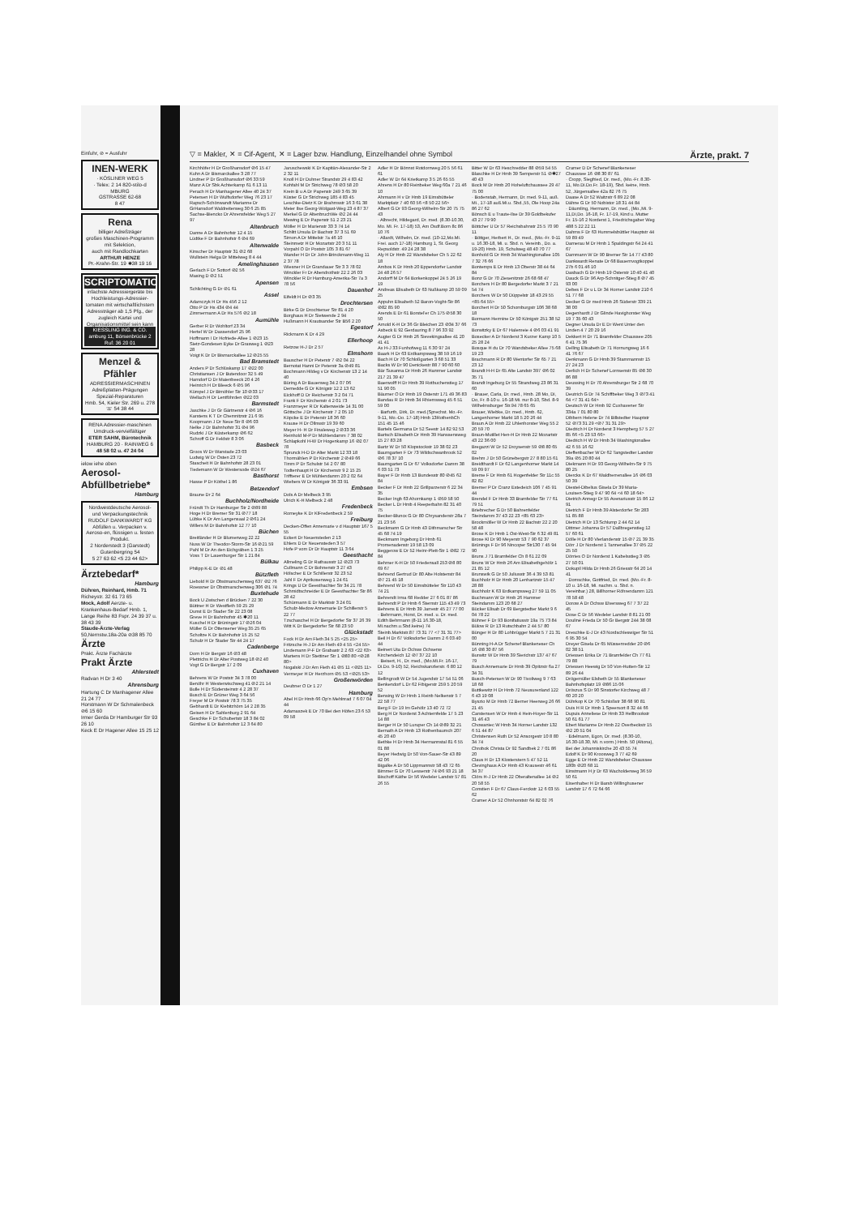Einfuhr, ⊘ = Ausfuhr
INEN-WERK
· KÖSLINER WEG 5
· Telex: 2 14 820-stilo-d
MBURG
GSTRASSE 62-68
8 47
Rena
billiger Adreßträger
großes Maschinen-Programm
mit Selektion,
auch mit Randlochkarten
ARTHUR HENZE
Pr.-Krahn-Str. 19 ✱38 19 16
SCRIPTOMATIC
infachste Adressiergeräte bis Hochleistungs-Adressier-tomaten mit wirtschaftlichstem Adressträger ab 1,5 Pfg., der zugleich Kartei und Organisationsmittel sein kann
KIESSLING ING. & CO.
amburg 11, Börsenbrücke 2 Ruf: 36 20 01
Menzel & Pfähler
ADRESSIERMASCHINEN
Adreßplatten-Prägungen Spezial-Reparaturen
Hmb. 54, Kieler Str. 269 u. 278
☏ 54 38 44
RENA Adressier-maschinen Umdruck-vervielfältiger
ETER SAHM, Bürotechnik
HAMBURG 20 · RAINWEG 6
48 58 02 u. 47 24 04
ielow iehe oben
Aerosol-Abfüllbetriebe*
Hamburg
Nordwestdeutsche Aerosol- und Verpackungstechnik
RUDOLF DANKWARDT KG
Abfüllen u. Verpacken v. Aeroso-en, flüssigen u. festen Produkt.
2 Norderstedt 3 (Garstedt) Gutenbergring 54
5 27 63 62 <5 23 44 62>
Ärztebedarf*
Hamburg
Dühren, Reinhard, Hmb. 71 Richeystr. 32 61 73 65
Mock, Adolf Aerzte- u. Krankenhaus-Bedarf Hmb. 1, Lange Reihe 83 Fspr. 24 39 37 u. 38 43 39
Staude-Ärzte-Verlag 50,Nernstw.18a-20a ⊘38 85 70
Ärzte
Prakt. Ärzte Fachärzte
Prakt Ärzte
Ahlerstedt
Radvan H Dr 3 40
Ahrensburg
Hartung C Dr Manhagener Allee 21 24 77
Horstmann W Dr Schmalenbeck ⊘6 15 60
Irmer Gerda Dr Hamburger Str 93 26 10
Keck E Dr Hagener Allee 15 25 12
▽ = Makler, ✕ = Cif-Agent, ✕ = Lager bzw. Handlung, Einzelhandel ohne Symbol Ärzte, prakt. 7
Kirchhöfer H Dr Großhansdorf ⊘6 15 47
Kuhn A Dr Bismarckallee 3 28 77
Lindner P Dr Großhansdorf ⊘6 33 59
Manz A Dr Sbk Achterkamp 61 6 13 11
Perach H Dr Manhagener Allee 40 24 37
Petersen H Dr Wulfsdorfer Weg 76 23 17
Rapsch-Schönwandt Marianne Dr GrHansdorf Waldreiterweg 30 6 25 85
Sachse-Biencko Dr Ahrensfelder Weg 5 27 97
Altenbruch
Danne A Dr Bahnhofstr 12 4 15
Lüdtke F Dr Bahnhofstr 6 ⊘4 69
Altenwalde
Kinscher Dr Hauptstr 31 ⊘2 68
Wullstein Helga Dr Mittelweg 8 4 44
Amelinghausen
Gerlach F Dr Sottorf ⊘2 56
Masing D ⊘2 51
Apensen
Schlichting G Dr ⊘1 61
Assel
Adamczyk H Dr Hs 456 2 12
Otto P Dr Hs 434 ⊘4 44
Zimmermann A Dr Hs 576 ⊘2 18
Aumühle
Gerber R Dr Wohltorf 23 34
Hertel W Dr Dassendorf 25 96
Hoffmann I Dr Hofriede-Allee 1 ⊘23 15
Sietz-Gondesen Eyke Dr Grasweg 1 ⊘23 28
Voigt K Dr Dr Bismarckallee 12 ⊘25 55
Bad Bramstedt
Anders P Dr Schlüskamp 17 ⊘22 00
Christiansen J Dr Butendoor 32 5 49
Hamdorf D Dr Maienbeeck 20 4 26
Heinrich H Dr Bleeck 6 ⊘5 96
Kümpel J Dr Bimöhler Str 10 ⊘33 17
Wellach H Dr Lentföhrden ⊘22 03
Barmstedt
Jaschke J Dr Gr Gärtnerstr 4 ⊘6 16
Karstens K T Dr Chemnitzstr 21 6 95
Koopmann J Dr Neue Str 8 ⊘6 03
Nelke J Dr Bahnhofstr 31 ⊘4 96
Rudzki J Dr Küsterkamp ⊘6 62
Schroff G Dr Feldstr 8 3 06
Basbeck
Groos W Dr Warstade 23 03
Ludwig W Dr Osten 23 72
Stascheit H Dr Bahnhofstr 28 23 01
Tiedemann W Dr Westersode ⊘24 67
Basthorst
Hasse P Dr Köthel 1 86
Betzendorf
Braune Dr 2 64
Buchholz/Nordheide
Fründt Th Dr Hamburger Str 2 ⊘89 88
Hoge H Dr Bremer Str 31 ⊘77 18
Lübke K Dr Am Langensaal 2 ⊘61 24
Willers M Dr Bahnhofstr 12 77 10
Büchen
Breitländer H Dr Blumenweg 22 22
Nuss W Dr Theodor-Storm-Str 16 ⊘21 59
Pahl M Dr An den Eichgräben 1 3 25
Voss T Dr Lauenburger Str 1 21 84
Bülkau
Philipp K-E Dr ⊘1 48
Bützfleth
Liebold H Dr Obstmarschenweg 637 ⊘2 76
Roessner Dr Obstmarschenweg 306 ⊘1 74
Buxtehude
Bock U Zwischen d Brücken 7 22 30
Büttner H Dr Westfleth 59 25 29
Dunst E Dr Stader Str 22 23 08
Greve H Dr Bahnhofstr 45 ✱20 11
Kuschel H Dr Brüningstr 17 ⊘26 04
Müller G Dr Ottensener Weg 35 25 65
Scholtze K Dr Bahnhofstr 15 25 52
Schulz H Dr Stader Str 44 24 17
Cadenberge
Dorn H Dr Bergstr 16 ⊘3 48
Plettrichs H Dr Alter Postweg 18 ⊘2 40
Vogt G Dr Bergstr 17 2 09
Cuxhaven
Behrens W Dr Poststr 34 3 78 00
Benöhr H Westerwischweg 41 ⊘2 21 14
Bulle H Dr Südersteinstr 4 2 28 37
Busch E Dr Grüner Weg 3 64 56
Freyer M Dr Poststr 78 3 75 35
Gebhardt E Dr Kiebitzhörn 14 2 28 35
Geisen H Dr Sahlenburg 2 91 64
Geschke F Dr Schubertstr 18 3 84 02
Günther E Dr Bahnhofstr 12 3 64 80
Jaruschewski K Dr Kapitän-Alexander-Str 2 2 32 11
Knoll H Dr Duhner Strandstr 29 4 83 42
Kohfahl M Dr Strichweg 78 ⊘3 58 20
Krein B u A Dr Papenstr 249 3 65 39
Küster G Dr Strichweg 185 4 83 45
Leschke-Dietz K Dr Brahmsstr 16 3 61 38
Meier Ilse Georg-Wolgast-Weg 23 4 87 37
Merkel G Dr AltenbruchWe ⊘2 24 44
Mewing E Dr Papenstr 51 2 23 21
Möller H Dr Marienstr 33 3 74 14
Schlitt Ursula Dr Bachstr 37 3 51 69
Simon A Dr Mittelstr 7a 46 10
Steinmetz H Dr Mozartstr 20 3 51 11
Vorpahl O Dr Poststr 105 3 81 67
Wander H Dr Dr John-Brinckmann-Weg 11 2 37 78
Wiesner H Dr Grandauer Str 3 3 78 02
Winckler Fr Dr Abendrothstr 22 2 26 03
Winckler R Dr Hamburg-Amerika-Str 7a 3 78 56
Dauenhof
Eifeldt H Dr ⊘3 35
Drochtersen
Birke G Dr Drochterser Str 81 4 20
Borghaus H Dr Sietwende 2 94
Hußmann H Krautsander Str B56 2 20
Egestorf
Rickmann K Dr 4 29
Ellerhoop
Retzow H-J Dr 2 57
Elmshorn
Bauscher H Dr Peterstr 7 ⊘2 04 22
Bernotat Hanni Dr Peterstr 3a ⊘49 81
Bochmann Hildeg v Dr Kirchenstr 13 2 14 40
Büring A Dr Bauerweg 34 2 07 06
Dernedde G Dr Königstr 12 2 13 62
Eickhoff D Dr Reichenstr 3 2 04 71
Frank F Dr Kirchenstr 4 2 01 73
Franzmeyer R Dr Kaltenweide 14 31 00
Göttsche J Dr Kirchenstr 7 2 05 10
Köpcke E Dr Peterstr 18 36 60
Krause H Dr Ollnsstr 19 39 60
Meyer H- H Dr Finaleweg 2 ⊘33 36
Reinhold M-P Dr Mühlendamm 7 38 02
Schlapkohl H-W Dr Hogenkamp 16 ⊘2 07 78
Sprunck H-D Dr Alter Markt 12 33 18
Thormählen P Dr Kirchenstr 2 ⊘49 66
Timm P Dr Schulstr 54 2 07 80
Todtenhaupt H Dr Kirchenstr 9 2 15 25
Triffterer E Dr Mühlendamm 20 2 02 64
Wiebers W Dr Königstr 36 33 91
Embsen
Dols A Dr Melbeck 3 95
Ulrich K-H Melbeck 2 48
Fredenbeck
Romeyke K Dr KlFredenbeck 2 59
Freiburg
Decken-Offen Annemarie v d Hauptstr 167 5 55
Eckert Dr Neuensteden 2 13
Ehlers D Dr Neuensteden 3 57
Hofe P vom Dr Dr Hauptstr 11 3 64
Geesthacht
Allmeling G Dr Rathausstr 12 ⊘23 73
Cullmann C Dr Bohnenstr 3 27 43
Hölscher E Dr Schillerstr 32 23 52
Jahl F Dr Aprikosenweg 1 24 61
Krings U Dr Geesthachter Str 34 21 78
Schmidtschneider E Dr Geesthachter Str 86 28 42
Schürmann E Dr Marktstr 3 24 01
Schulz-Medow Annemarie Dr Schillerstr 5 22 77
Tzschaschel H Dr Bergedorfer Str 37 26 39
Witt K Dr Bergedorfer Str 68 23 50
Glückstadt
Fock H Dr Am Fleth 34 5 25 <25 25>
Fritzsche H-J Dr Am Fleth 49 4 55 <24 55>
Lindemann P-F Dr Grabastr 2 2 63 <22 63>
Martens H Dr Stettiner Str 1 ⊘80 80 <⊘28 80>
Nogalski J Dr Am Fleth 41 ⊘5 11 <⊘25 11>
Vermeyer H Dr Herzhorn ⊘5 53 <⊘25 53>
Großenwörden
Deubner O Dr 1 27
Hamburg
Abel H Dr Hmb 66 Op'n Mehlnrad 7 6 07 04 44
Adamaszek E Dr 70 Bei den Höfen 23 6 53 09 58
Adler H Dr Bönnst Rotdornweg 20 5 56 61 61
Adler W Dr 64 Krietkamp 3 5 26 65 55
Ahrens H Dr 80 Reinbeker Weg 60a 7 21 46 10
Ahrmann H v Dr Hmb 19 Eimsbütteler Marktplatz 7 40 60 56 <8 50 22 56>
Albert G Dr 93 Georg-Wilhelm-Str 20 75 75 43
· Albrecht, Hildegard, Dr. med. (8.30-10.30, Mo. Mi. Fr. 17-18) 53, Am Osdf.Born 8c 86 10 76
· Allardt, Wilhelm, Dr. med. (10-12,Mo.Mi. Frei. auch 17-18) Hamburg 1, St. Georg Repsoldstr. 49 24 28 38
Aly H Dr Hmb 22 Wandsbeker Ch 5 22 62 18
Ambos K Dr Hmb 20 Eppendorfer Landstr 24 48 26 57
Andorff M Dr 64 Borkenkoppel 24 5 26 19 19
Andreas Elisabeth Dr 63 Nußkamp 20 59 09 25
Appuhn Elisabeth 52 Baron-Voght-Str 86 ⊘82 85 90
Arends E Dr 61 Borstel'er Ch 175 ⊘58 30 50
Arnold K-H Dr 36 Gr Bleichen 23 ⊘34 37 66
Asbeck E 92 Gerdauring 8 7 96 33 92
Augter G Dr Hmb 26 Sievekingsallee 41 20 41 41
Ax H-J 33 Funhofweg 11 6 30 97 24
Baark H Dr 63 Erdkampsweg 38 59 16 19
Bach H Dr 70 Schloßgarten 3 68 51 33
Backs W Dr 90 Denickestr 88 7 90 60 60
Bär Susanna Dr Hmb 26 Hammer Landstr 217 21 39 47
Baerwolff H Dr Hmb 39 Rotbuchenstieg 17 51 90 05
Bäumer O Dr Hmb 19 Osterstr 171 49 36 83
Bandau R Dr Hmb 34 Rhiemsweg 45 6 51 59 00
· Barfurth, Dirk, Dr. med.(Sprechst. Mo.-Fr. 9-11, Mo.-Do. 17-18) Hmb 13RothenbCh 151 45 15 46
Bartels Germana Dr 52 Seestr 14 82 92 53
Bartsch Elisabeth Dr Hmb 39 Hanssensweg 15 27 83 28
Bartz W Dr 50 Klopstockstr 19 38 02 23
Baumgarten F Dr 73 Wildschwanbrook 52 ⊘6 78 37 10
Baumgarten G Dr 67 Volksdorfer Damm 38 6 03 51 73
Bayer F Dr Hmb 13 Bundesstr 80 ⊘45 62 84
Becker F Dr Hmb 22 Grillparzerstr 6 22 34 35
Becker Ingb 63 Ahornkamp 1 ⊘59 58 50
Becker L Dr Hmb 4 Reeperbahn 82 31 40 75
Becker-Bluncк G Dr 80 Chrysanderstr 28a 7 21 23 56
Beckmann G Dr Hmb 43 Dithmarscher Str 45 68 74 19
Beckmann Ingeborg Dr Hmb 61 Promenadenstr 19 58 13 09
Beggerow E Dr 52 Heinr-Plett-Str 1 ⊘82 72 84
Behmer K-H Dr 50 Friedensall 253 ⊘8 80 69 67
Behrend Gertrud Dr 80 Alte Holstenstr 84 ⊘7 21 45 18
Behrend W Dr 50 Eimsbütteler Str 110 43 74 21
Behrendt Irma 68 Redder 27 6 01 87 86
Behrendt P Dr Hmb 6 Sternstr 115 43 49 73
Behrens E Dr Hmb 39 Jarrestr 45 27 77 00
· Behrmann, Horst, Dr. med. u. Dr. med. Edith Behrmann (8-11 16.30-18, Mi.nachm.u.Sbd.keine) 74 Steinb.Marktstr.87 73 31 77 <7 31 31 77>
Beil H Dr 67 Volksdorfer Damm 2 6 03 40 44
Beinert Uta Dr Ochsw Ochsenw Kirchendeich 12 ⊘7 37 22 10
· Beisert, H., Dr. med., (Mo.Mi.Fr. 16-17, Di.Do. 9-10) 52, Reichskanzlerstr. 6 80 12 12
Bellingrodt W Dr 54 Jugendstr 17 54 51 06
Benkendorf L Dr 62 Fibigerstr 259 5 20 59 52
Bensing W Dr Hmb 1 Reinb Nelkenstr 5 7 22 58 77
Berg F Dr 19 Im Gehölz 13 40 72 72
Berg H Dr Norderst 3 Achternfelde 17 5 23 14 88
Berger H Dr 50 Luruper Ch 14 ⊘89 32 21
Bernath A Dr Hmb 13 Rothenbaumch 207 45 20 40
Bethke H Dr Hmb 34 Hermannstal 81 6 55 01 88
Beyer Hedwig Dr 50 Von-Sauer-Str 43 89 42 06
Bigalke A Dr 50 Lippmannstr 58 43 72 65
Bimmer G Dr 70 Lesserstr 74 ⊘6 93 21 18
Bischoff Käthe Dr 56 Wedeler Landstr 57 81 26 55
Bitter W Dr 63 Heschredder 88 ⊘59 54 55
Blaschke H Dr Hmb 39 Semperstr 51 ⊘✱27 40 43
Bock M Dr Hmb 20 Hoheluftchaussee 29 47 75 00
· Bodenstab, Hermann, Dr. med. 9-11, auß. Mi., 17-18 auß.Mi.u. Sbd.,55, Ole Hoop 24a 86 27 62
Bönsch E u Traute-Ilse Dr 39 Goldbekufer 43 27 79 90
Böttcher U Dr 57 Reichsbahnstr 25 5 70 90 11
· Böttger, Herbert H., Dr. med., (Mo.-Fr. 9-11 u. 16.30-18, Mi. u. Sbd. n. Vereinb., Do. a. 19-20) Hmb. 19, Schulweg 48 40 70 77
Bonhold G Dr Hmb 34 Washingtonallee 105 7 32 76 66
Bontemps E Dr Hmb 13 Oberstr 38 44 64 84
Bonz G Dr 70 Ziesenitzstr 26 68 68 47
Borchers H Dr 80 Bergedorfer Markt 3 7 21 54 74
Borchers W Dr 50 Düppelstr 18 43 29 55 <85 64 55>
Borchert H Dr 50 Schomburgstr 106 38 68 18
Bormann Hermine Dr 50 Königstr 251 38 52 73
Borwitzky E Dr 67 Halenreie 4 ⊘6 03 41 91
Bosecker A Dr Norderst 3 Kurzer Kamp 10 5 25 28 24
Bosque H du Dr 70 Wandsbeker Allee 75 68 19 23
Brachmann R Dr 80 Wentorfer Str 65 7 21 23 12
Brandt H-H Dr 65 Alte Landstr 397 ⊘6 02 35 71
Brandt Ingeburg Dr 55 Strandweg 23 86 31 60
· Brauer, Carla, Dr. med., Hmb. 28 Mo, Di, Do, Fr. 8-10 u. 16-18 Mi. nur 8-10, Sbd. 8-9 Wilhelmsburger Str.94 78 65 65
Brauer, Wiebke, Dr. med., Hmb. 62, Langenhorner Markt 18 5 20 26 44
Braun A Dr Hmb 22 Uhlenhorster Weg 55 2 20 59 70
Braun-Mutillet Hen-H Dr Hmb 22 Mozartstr 43 22 36 00
Bregazzi W Dr 52 Droysenstr 59 ⊘8 80 65 02
Brehm J Dr 50 Grünebergstr 27 8 80 15 61
Breidthardt F Dr 62 Langenhorner Markt 14 59 09 97
Breme F Dr Hmb 61 Hogenfelder Str 11c 55 82 82
Bremer P Dr Cranz Estedeich 106 7 45 91 44
Brendel F Dr Hmb 33 Bramfelder Str 77 61 79 51
Briebrecher G Dr 50 Bahrenfelder Steindamm 37 43 22 23 <85 63 23>
Brockmöller W Dr Hmb 22 Bachstr 22 2 20 58 48
Brose K Dr Hmb 1 Ost-West-Str 6 32 49 81
Brose Kl Dr 90 Meyerstr 53 7 90 62 37
Brünings F Dr 96 Nincoper Str130 7 45 94 90
Bruns J 71 Bramfelder Ch 8 61 22 09
Bruns W Dr Hmb 26 Am Elisabethgehölz 1 21 85 12
Brunswik G Dr 50 Juliusstr 36 4 39 53 81
Buchholz H Dr Hmb 20 Lenhartzstr 15 47 28 88
Buchholz K 63 Erdkampsweg 27 59 11 05
Buchmann W Dr Hmb 26 Hammer Steindamm 123 20 68 27
Bücker Elisab Dr 69 Bergstedter Markt 9 6 04 78 22
Bühner F Dr 93 Bonifatiusstr 19a 75 73 84
Bülow R Dr 13 Rutschbahn 2 44 57 80
Bünger H Dr 80 Lohbrügger Markt 5 7 21 31 00
Bünning H-A Dr Schenef Blankeneser Ch 16 ⊘8 30 87 56
Burwitz W Dr Hmb 39 Sierichstr 137 47 67 79
Busch Annemarie Dr Hmb 39 Opitzstr 6a 27 34 31
Busch-Petersen W Dr 90 Tivoliweg 9 7 63 18 68
Buttkewitz H Dr Hmb 72 Neusurenland 122 6 43 19 08
Byszio M Dr Hmb 72 Berner Heerweg 26 66 21 45
Carstensen W Dr Hmb 4 Hein-Hoyer-Str 11 31 46 43
Chowaniec W Hmb 34 Horner Landstr 132 6 51 44 87
Christensen Ruth Dr 52 Ansorgestr 10 8 80 34 74
Chrobok Christa Dr 92 Sandbek 2 7 01 86 20
Claus H Dr 13 Klosterstern 5 47 52 11
Clevinghaus A Dr Hmb 43 Krausestr 46 61 34 37
Clörs H-J Dr Hmb 22 Oberaltenallee 14 ⊘2 20 58 55
Constien F Dr 67 Claus-Ferckstr 12 6 03 55 62
Cramer A Dr 52 Ohnhorststr 64 82 02 76
Cramer D Dr Schenef Blankeneser Chaussee 16 ⊘8 30 87 61
· Cropp, Siegfried, Dr. med., (Mo.-Fr. 8.30-11, Mo.Di.Do.Fr. 18-19), Sbd. keine, Hmb. 52, Jürgensallee 42a 82 76 75
Daase A Dr 52 Waitzstr 6 89 22 08
Dähne G Dr 50 Nobistor 18 31 44 84
· Däumling, Hermann, Dr. med., (Mo.,Mi. 9-11,Di,Do. 16-18, Fr. 17-19, Kind u. Mutter Fr. 15-16 2 Norderst 1, Friedrichsgaber Weg 488 5 22 22 11
Dahms F Dr 63 Hummelsbüttler Hauptstr 44 59 89 49
Damerau M Dr Hmb 1 Spaldingstr 64 24 41 67
Dammann W Dr 90 Bremer Str 14 77 43 80
Dankwardt Renate Dr 68 Bauernvogtkoppel 27b 6 01 46 10
Dasbach G Dr Hmb 19 Osterstr 10 40 41 40
Dauck G Dr 96 Arp-Schnitger-Stieg 8 ⊘7 45 93 00
Debes F Dr u L Dr 34 Horner Landstr 210 6 51 77 68
Decker G Dr med Hmb 26 Süderstr 339 21 38 00
Degenhardt J Dr Glinde Havighorster Weg 19 7 35 60 43
Degner Ursula Dr E Dr Went Unter den Linden 4 7 20 29 16
Dekkert H Dr 71 Bramfelder Chaussee 205 6 41 75 36
Delling Elisabeth Dr 71 Hornungweg 16 6 41 76 67
Denkmann G Dr Hmb 39 Stammannstr 15 27 24 23
Derlich H Dr Schenef Lornsenstr 85 ⊘8 30 86 88
Deussing H Dr 70 Ahrensburger Str 2 68 70 39
Deutrich G Dr 74 Schiffbeker Weg 3 ⊘73 41 64 <7 31 41 64>
Deutsch W Dr Hmb 92 Cuxhavener Str 334a 7 01 80 80
Dibbern Helene Dr 74 Billstedter Hauptstr 52 ⊘73 31 29 <⊘7 31 31 29>
Diedrich H Dr Norderst 3 Hempberg 57 5 27 85 66 <5 23 53 66>
Diedrich H W Dr Hmb 34 Washingtonallee 42 6 55 16 62
Dieffenbacher W Dr 62 Tangstedter Landstr 39a ⊘5 20 80 44
Diekmann H Dr 93 Georg-Wilhelm-Str 9 75 80 25
Diercks K Dr 67 Waldherrenallee 16 ⊘6 03 50 39
Diestel-Dibelius Gisela Dr 39 Maria-Louisen-Stieg 9 47 90 64 <4 60 18 64>
Dietrich Annegr Dr 55 Avenariusstr 15 86 12 91
Dietrich F Dr Hmb 39 Alsterdorfer Str 283 51 85 88
Dietrich H Dr 13 Schlump 2 44 62 14
Dittmer Johanna Dr 57 Dallbregenstieg 12 57 60 61
Dölle H Dr 80 Vierlandenstr 15 ⊘7 21 39 35
Dörr J Dr Norderst 1 Tannenallee 37 ⊘5 22 25 50
Dörries O Dr Norderst 1 Kabelsstieg 3 ⊘5 27 50 01
Dokupil Hilda Dr Hmb 26 Griesstr 64 20 14 41
· Domschke, Gottfried, Dr. med. (Mo.-Fr. 8-10 u. 16-18, Mi. nachm. u. Sbd. n. Vereinbar.) 28, Billhorner Röhrendamm 121 78 58 48
Dorow A Dr Ochsw Elversweg 67 7 37 22 45
Dose C Dr 56 Wedeler Landstr 8 81 21 00
Douliné Frieda Dr 50 Gr Bergstr 244 38 08 67
Dreschke E-J Dr 43 Nordschleswiger Str 51 6 95 30 54
Dreyer Gisela Dr 65 Müssenredder 20 ⊘6 02 38 51
Driessen Erika Dr 71 Bramfelder Ch 77 61 79 88
Driessen Heewig Dr 50 Von-Hutten-Str 12 89 26 44
Drögemüller Elsbeth Dr 55 Blankeneser Bahnhofsplatz 19 ⊘86 15 06
Dröszus S Dr 90 Sinstorfer Kirchweg 48 7 60 20 20
Dührkop K Dr 70 Schloßstr 38 68 90 81
Duis H R Dr Hmb 1 Speersort 8 32 44 66
Dupuis Anneliese Dr Hmb 33 Hellbrookstr 50 61 61 77
Ebert Marianne Dr Hmb 22 Overbeckstr 15 ⊘2 20 51 04
· Edelmann, Egon, Dr. med. (8.30-10, 16.30-18.30, Mi. n.vorm.) Hmb. 50 (Altona), Bei der Johanniskirche 20 43 55 74
Edolf K Dr 90 Kroosweg 3 77 42 69
Egge E Dr Hmb 22 Wandsbeker Chaussee 180b ⊘20 68 11
Einstmann H jr Dr 63 Wacholderweg 36 59 50 61
Eisenhaber H Dr Barsb Willinghusener Landstr 17 6 72 64 66